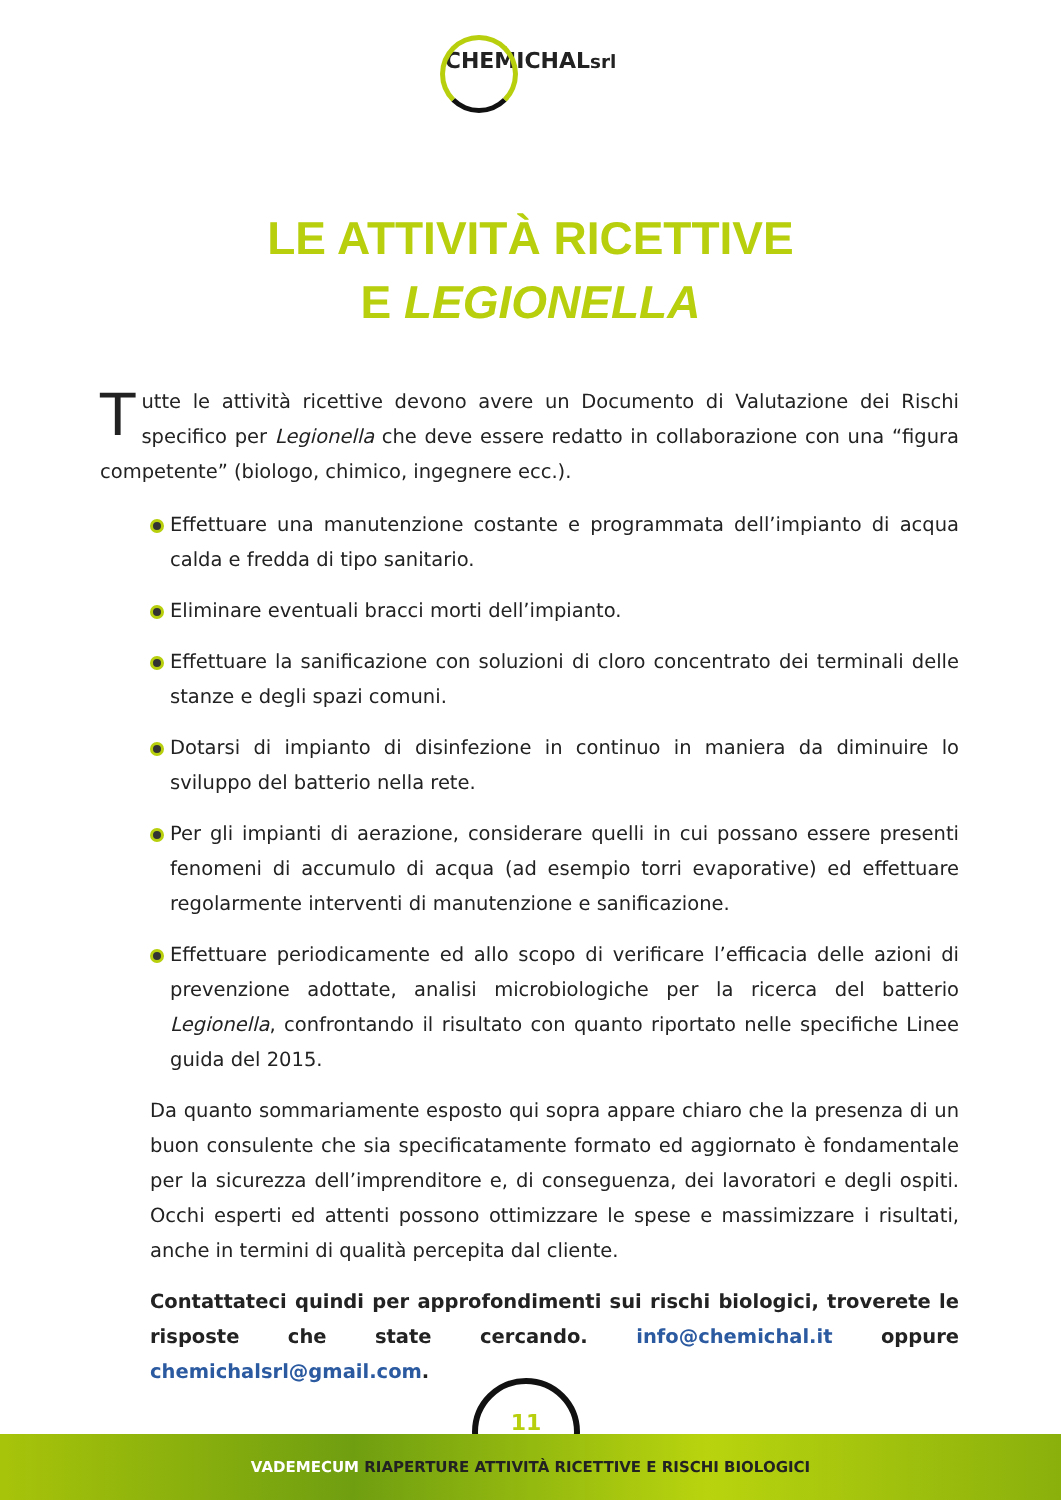CHEMICHALsrl
LE ATTIVITÀ RICETTIVE
E LEGIONELLA
Tutte le attività ricettive devono avere un Documento di Valutazione dei Rischi specifico per Legionella che deve essere redatto in collaborazione con una “figura competente” (biologo, chimico, ingegnere ecc.).
Effettuare una manutenzione costante e programmata dell’impianto di acqua calda e fredda di tipo sanitario.
Eliminare eventuali bracci morti dell’impianto.
Effettuare la sanificazione con soluzioni di cloro concentrato dei terminali delle stanze e degli spazi comuni.
Dotarsi di impianto di disinfezione in continuo in maniera da diminuire lo sviluppo del batterio nella rete.
Per gli impianti di aerazione, considerare quelli in cui possano essere presenti fenomeni di accumulo di acqua (ad esempio torri evaporative) ed effettuare regolarmente interventi di manutenzione e sanificazione.
Effettuare periodicamente ed allo scopo di verificare l’efficacia delle azioni di prevenzione adottate, analisi microbiologiche per la ricerca del batterio Legionella, confrontando il risultato con quanto riportato nelle specifiche Linee guida del 2015.
Da quanto sommariamente esposto qui sopra appare chiaro che la presenza di un buon consulente che sia specificatamente formato ed aggiornato è fondamentale per la sicurezza dell’imprenditore e, di conseguenza, dei lavoratori e degli ospiti. Occhi esperti ed attenti possono ottimizzare le spese e massimizzare i risultati, anche in termini di qualità percepita dal cliente.
Contattateci quindi per approfondimenti sui rischi biologici, troverete le risposte che state cercando. info@chemichal.it oppure chemichalsrl@gmail.com.
11
VADEMECUM RIAPERTURE ATTIVITÀ RICETTIVE E RISCHI BIOLOGICI